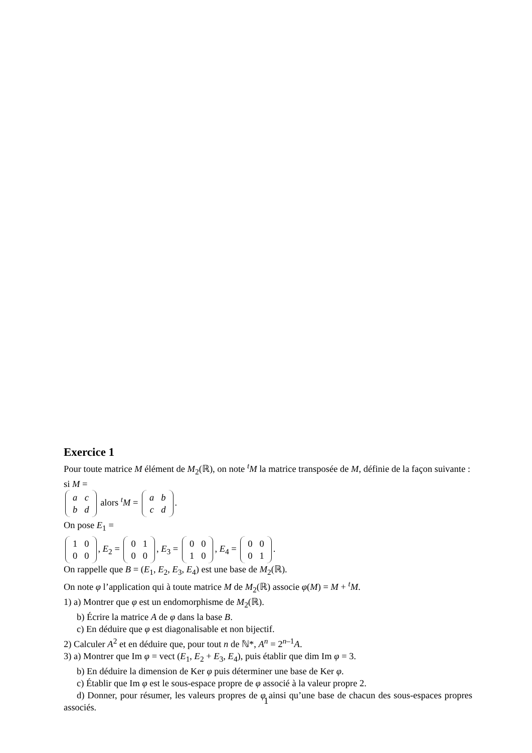Exercice 1
Pour toute matrice M élément de M<sub>2</sub>(ℝ), on note <sup>t</sup>M la matrice transposée de M, définie de la façon suivante : si M =
| a | c |
| b | d |
alors <sup>t</sup>M =
| a | b |
| c | d |
.
On pose E<sub>1</sub> =
| 1 | 0 |
| 0 | 0 |
, E<sub>2</sub> =
| 0 | 1 |
| 0 | 0 |
, E<sub>3</sub> =
| 0 | 0 |
| 1 | 0 |
, E<sub>4</sub> =
| 0 | 0 |
| 0 | 1 |
.
On rappelle que B = (E<sub>1</sub>, E<sub>2</sub>, E<sub>3</sub>, E<sub>4</sub>) est une base de M<sub>2</sub>(ℝ).
On note φ l’application qui à toute matrice M de M<sub>2</sub>(ℝ) associe φ(M) = M + <sup>t</sup>M.
1) a) Montrer que φ est un endomorphisme de M<sub>2</sub>(ℝ).
b) Écrire la matrice A de φ dans la base B.
c) En déduire que φ est diagonalisable et non bijectif.
2) Calculer A<sup>2</sup> et en déduire que, pour tout n de ℕ*, A<sup>n</sup> = 2<sup>n–1</sup>A.
3) a) Montrer que Im φ = vect (E<sub>1</sub>, E<sub>2</sub> + E<sub>3</sub>, E<sub>4</sub>), puis établir que dim Im φ = 3.
b) En déduire la dimension de Ker φ puis déterminer une base de Ker φ.
c) Établir que Im φ est le sous-espace propre de φ associé à la valeur propre 2.
d) Donner, pour résumer, les valeurs propres de φ ainsi qu’une base de chacun des sous-espaces propres associés.
1